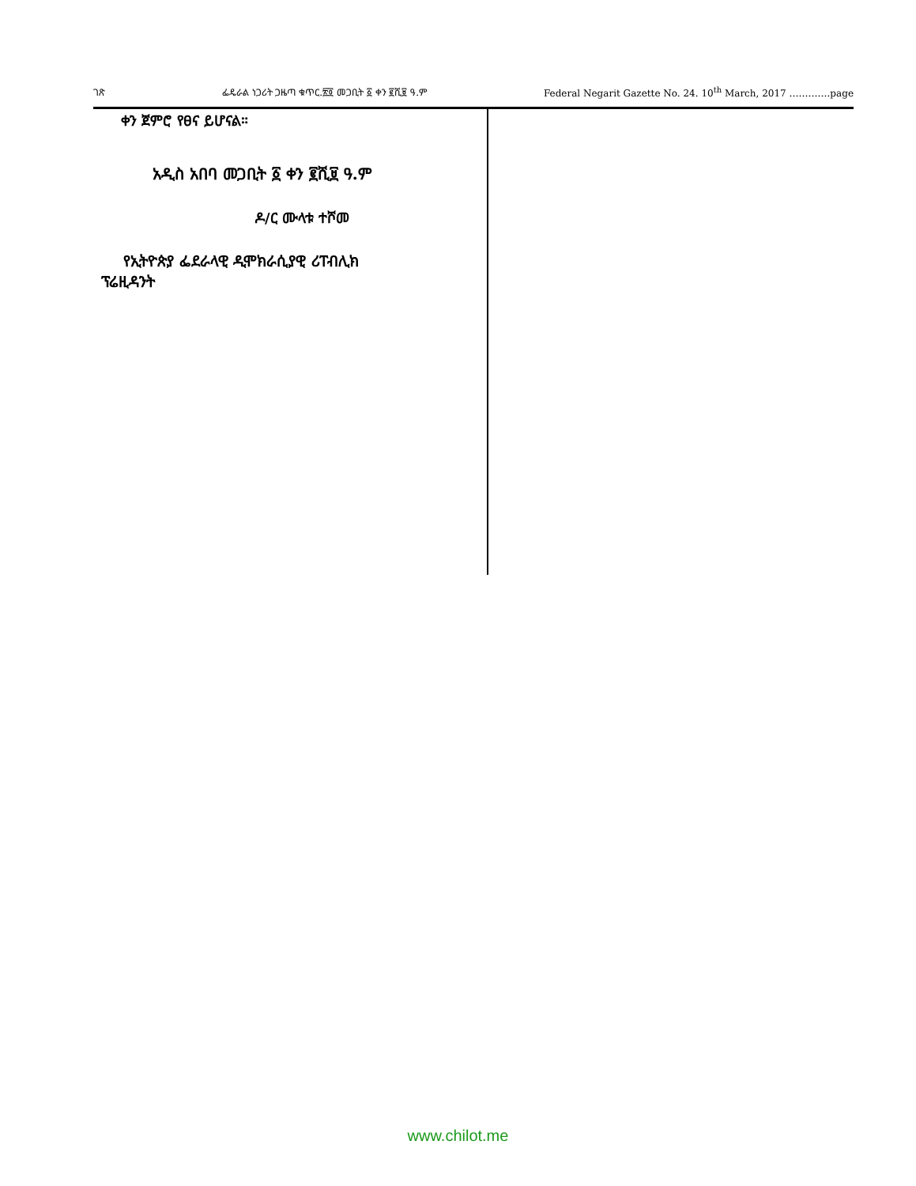ገጽ ፌዴራል ነጋሪት ጋዜጣ ቁጥር.፳፬ መጋቢት ፩ ቀን ፪ሺ፱ ዓ.ም Federal Negarit Gazette No. 24. 10<sup>th</sup> March, 2017 ………….page
ቀን ጀምሮ የፀና ይሆናል።
አዲስ አበባ መጋቢት ፩ ቀን ፪ሺ፱ ዓ.ም
ዶ/ር ሙላቱ ተሾመ
የኢትዮጵያ ፌደራላዊ ዲሞክራሲያዊ ሪፐብሊክ
ፕሬዚዳንት
www.chilot.me